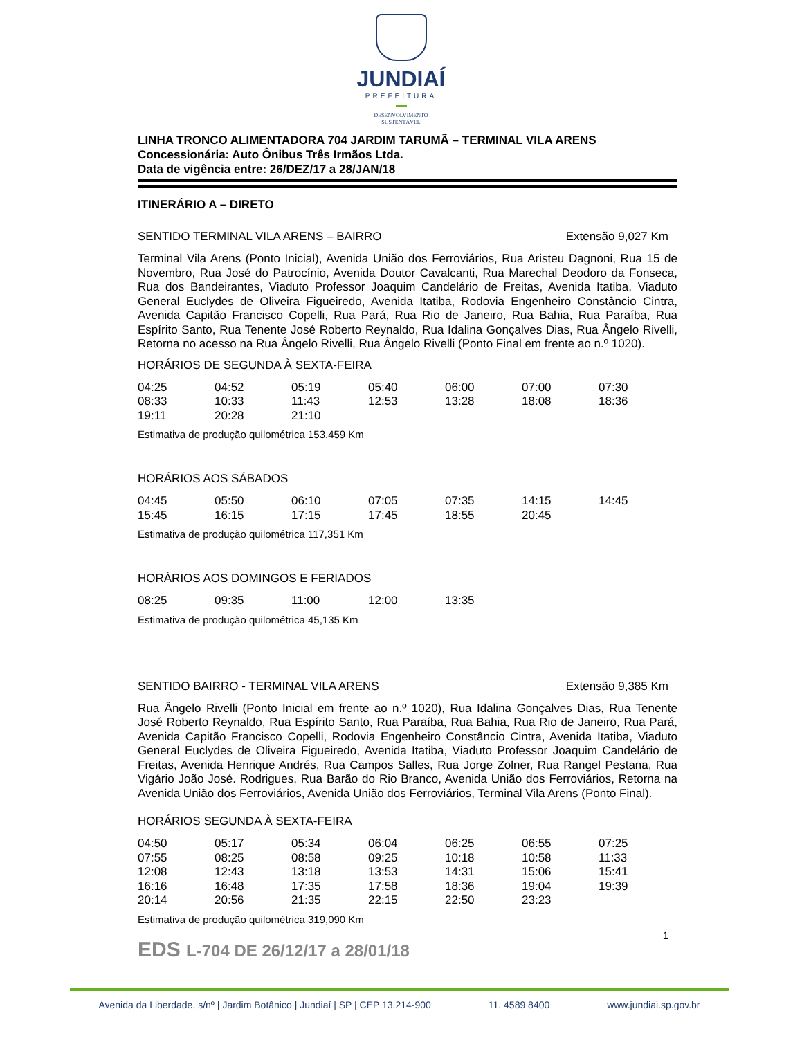JUNDIAÍ
PREFEITURA
DESENVOLVIMENTO
SUSTENTÁVEL
LINHA TRONCO ALIMENTADORA 704 JARDIM TARUMÃ – TERMINAL VILA ARENS
Concessionária: Auto Ônibus Três Irmãos Ltda.
Data de vigência entre: 26/DEZ/17 a 28/JAN/18
ITINERÁRIO A – DIRETO
SENTIDO TERMINAL VILA ARENS – BAIRRO Extensão 9,027 Km
Terminal Vila Arens (Ponto Inicial), Avenida União dos Ferroviários, Rua Aristeu Dagnoni, Rua 15 de Novembro, Rua José do Patrocínio, Avenida Doutor Cavalcanti, Rua Marechal Deodoro da Fonseca, Rua dos Bandeirantes, Viaduto Professor Joaquim Candelário de Freitas, Avenida Itatiba, Viaduto General Euclydes de Oliveira Figueiredo, Avenida Itatiba, Rodovia Engenheiro Constâncio Cintra, Avenida Capitão Francisco Copelli, Rua Pará, Rua Rio de Janeiro, Rua Bahia, Rua Paraíba, Rua Espírito Santo, Rua Tenente José Roberto Reynaldo, Rua Idalina Gonçalves Dias, Rua Ângelo Rivelli, Retorna no acesso na Rua Ângelo Rivelli, Rua Ângelo Rivelli (Ponto Final em frente ao n.º 1020).
HORÁRIOS DE SEGUNDA À SEXTA-FEIRA
| 04:25 | 04:52 | 05:19 | 05:40 | 06:00 | 07:00 | 07:30 |
| 08:33 | 10:33 | 11:43 | 12:53 | 13:28 | 18:08 | 18:36 |
| 19:11 | 20:28 | 21:10 | | | | |
Estimativa de produção quilométrica 153,459 Km
HORÁRIOS AOS SÁBADOS
| 04:45 | 05:50 | 06:10 | 07:05 | 07:35 | 14:15 | 14:45 |
| 15:45 | 16:15 | 17:15 | 17:45 | 18:55 | 20:45 | |
Estimativa de produção quilométrica 117,351 Km
HORÁRIOS AOS DOMINGOS E FERIADOS
| 08:25 | 09:35 | 11:00 | 12:00 | 13:35 |
Estimativa de produção quilométrica 45,135 Km
SENTIDO BAIRRO - TERMINAL VILA ARENS Extensão 9,385 Km
Rua Ângelo Rivelli (Ponto Inicial em frente ao n.º 1020), Rua Idalina Gonçalves Dias, Rua Tenente José Roberto Reynaldo, Rua Espírito Santo, Rua Paraíba, Rua Bahia, Rua Rio de Janeiro, Rua Pará, Avenida Capitão Francisco Copelli, Rodovia Engenheiro Constâncio Cintra, Avenida Itatiba, Viaduto General Euclydes de Oliveira Figueiredo, Avenida Itatiba, Viaduto Professor Joaquim Candelário de Freitas, Avenida Henrique Andrés, Rua Campos Salles, Rua Jorge Zolner, Rua Rangel Pestana, Rua Vigário João José. Rodrigues, Rua Barão do Rio Branco, Avenida União dos Ferroviários, Retorna na Avenida União dos Ferroviários, Avenida União dos Ferroviários, Terminal Vila Arens (Ponto Final).
HORÁRIOS SEGUNDA À SEXTA-FEIRA
| 04:50 | 05:17 | 05:34 | 06:04 | 06:25 | 06:55 | 07:25 |
| 07:55 | 08:25 | 08:58 | 09:25 | 10:18 | 10:58 | 11:33 |
| 12:08 | 12:43 | 13:18 | 13:53 | 14:31 | 15:06 | 15:41 |
| 16:16 | 16:48 | 17:35 | 17:58 | 18:36 | 19:04 | 19:39 |
| 20:14 | 20:56 | 21:35 | 22:15 | 22:50 | 23:23 | |
Estimativa de produção quilométrica 319,090 Km
EDS L-704 DE 26/12/17 a 28/01/18
1
Avenida da Liberdade, s/nº | Jardim Botânico | Jundiaí | SP | CEP 13.214-900 11. 4589 8400 www.jundiai.sp.gov.br